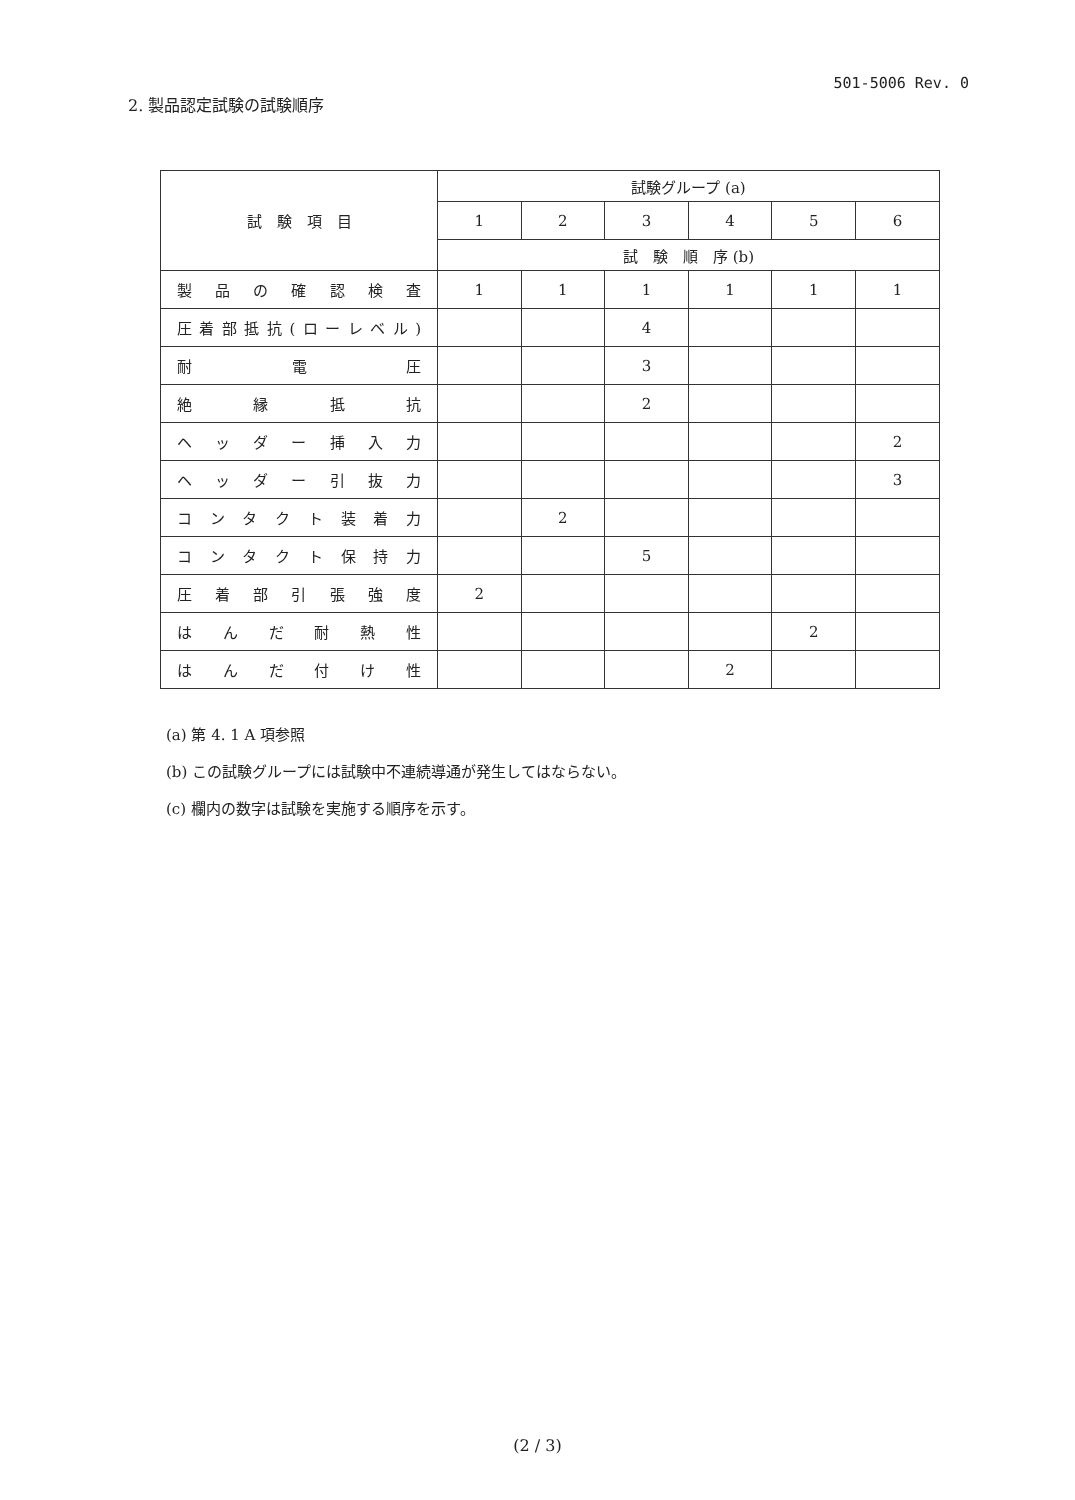501-5006 Rev. 0
2. 製品認定試験の試験順序
| 試 験 項 目 | 試験グループ (a) | | | | | |
| --- | --- | --- | --- | --- | --- | --- |
| | 1 | 2 | 3 | 4 | 5 | 6 |
| | 試 験 順 序 (b) | | | | | |
| 製品の確認検査 | 1 | 1 | 1 | 1 | 1 | 1 |
| 圧着部抵抗(ローレベル) | | | 4 | | | |
| 耐電圧 | | | 3 | | | |
| 絶縁抵抗 | | | 2 | | | |
| ヘッダー挿入力 | | | | | | 2 |
| ヘッダー引抜力 | | | | | | 3 |
| コンタクト装着力 | | 2 | | | | |
| コンタクト保持力 | | | 5 | | | |
| 圧着部引張強度 | 2 | | | | | |
| はんだ耐熱性 | | | | | 2 | |
| はんだ付け性 | | | | 2 | | |
(a) 第 4. 1 A 項参照
(b) この試験グループには試験中不連続導通が発生してはならない。
(c) 欄内の数字は試験を実施する順序を示す。
(2 / 3)